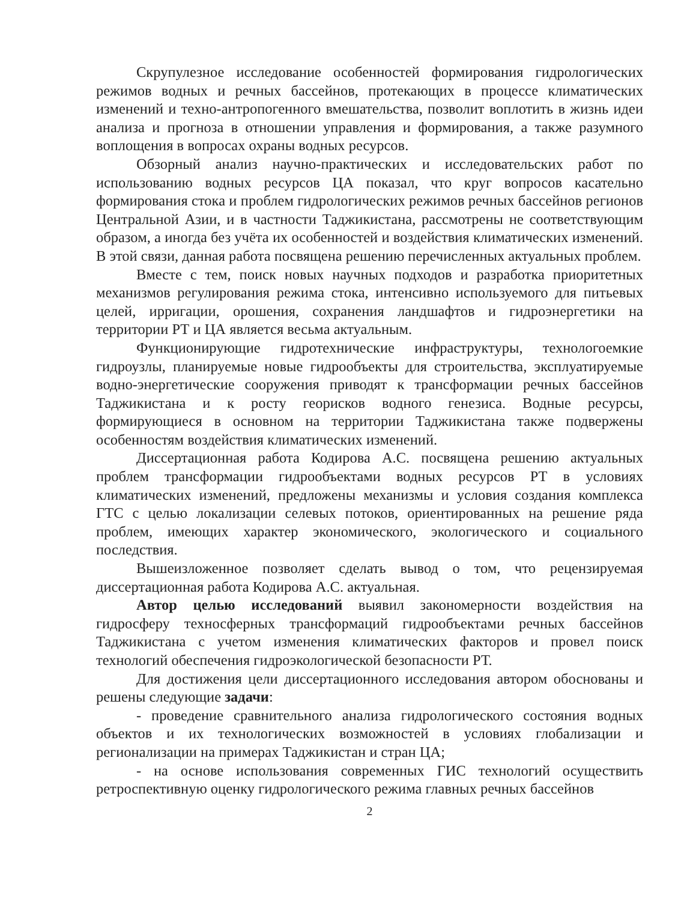Скрупулезное исследование особенностей формирования гидрологических режимов водных и речных бассейнов, протекающих в процессе климатических изменений и техно-антропогенного вмешательства, позволит воплотить в жизнь идеи анализа и прогноза в отношении управления и формирования, а также разумного воплощения в вопросах охраны водных ресурсов.
Обзорный анализ научно-практических и исследовательских работ по использованию водных ресурсов ЦА показал, что круг вопросов касательно формирования стока и проблем гидрологических режимов речных бассейнов регионов Центральной Азии, и в частности Таджикистана, рассмотрены не соответствующим образом, а иногда без учёта их особенностей и воздействия климатических изменений. В этой связи, данная работа посвящена решению перечисленных актуальных проблем.
Вместе с тем, поиск новых научных подходов и разработка приоритетных механизмов регулирования режима стока, интенсивно используемого для питьевых целей, ирригации, орошения, сохранения ландшафтов и гидроэнергетики на территории РТ и ЦА является весьма актуальным.
Функционирующие гидротехнические инфраструктуры, технологоемкие гидроузлы, планируемые новые гидрообъекты для строительства, эксплуатируемые водно-энергетические сооружения приводят к трансформации речных бассейнов Таджикистана и к росту георисков водного генезиса. Водные ресурсы, формирующиеся в основном на территории Таджикистана также подвержены особенностям воздействия климатических изменений.
Диссертационная работа Кодирова А.С. посвящена решению актуальных проблем трансформации гидрообъектами водных ресурсов РТ в условиях климатических изменений, предложены механизмы и условия создания комплекса ГТС с целью локализации селевых потоков, ориентированных на решение ряда проблем, имеющих характер экономического, экологического и социального последствия.
Вышеизложенное позволяет сделать вывод о том, что рецензируемая диссертационная работа Кодирова А.С. актуальная.
Автор целью исследований выявил закономерности воздействия на гидросферу техносферных трансформаций гидрообъектами речных бассейнов Таджикистана с учетом изменения климатических факторов и провел поиск технологий обеспечения гидроэкологической безопасности РТ.
Для достижения цели диссертационного исследования автором обоснованы и решены следующие задачи:
- проведение сравнительного анализа гидрологического состояния водных объектов и их технологических возможностей в условиях глобализации и регионализации на примерах Таджикистан и стран ЦА;
- на основе использования современных ГИС технологий осуществить ретроспективную оценку гидрологического режима главных речных бассейнов
2